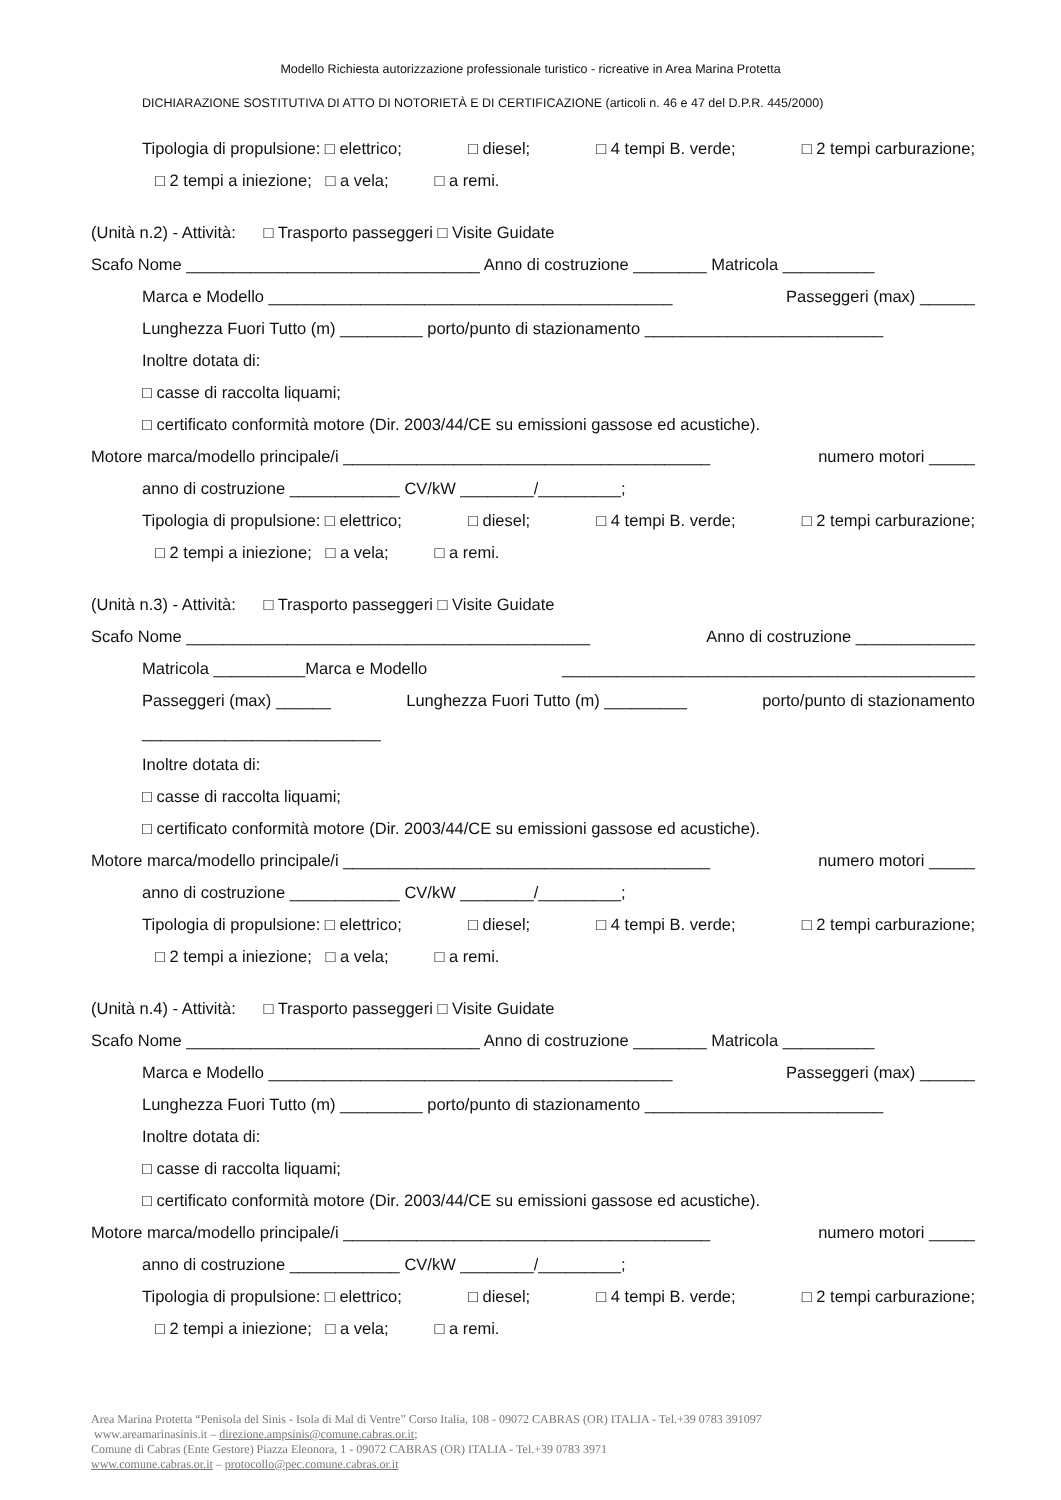Modello Richiesta autorizzazione professionale turistico - ricreative in Area Marina Protetta
DICHIARAZIONE SOSTITUTIVA DI ATTO DI NOTORIETÀ E DI CERTIFICAZIONE (articoli n. 46 e 47 del D.P.R. 445/2000)
Tipologia di propulsione: □ elettrico; □ diesel; □ 4 tempi B. verde; □ 2 tempi carburazione;
□ 2 tempi a iniezione; □ a vela; □ a remi.
(Unità n.2) - Attività: □ Trasporto passeggeri □ Visite Guidate
Scafo Nome ________________________________ Anno di costruzione ________ Matricola __________
Marca e Modello ____________________________________________ Passeggeri (max) ______
Lunghezza Fuori Tutto (m) _________ porto/punto di stazionamento __________________________
Inoltre dotata di:
□ casse di raccolta liquami;
□ certificato conformità motore (Dir. 2003/44/CE su emissioni gassose ed acustiche).
Motore marca/modello principale/i ________________________________________ numero motori _____
anno di costruzione ____________ CV/kW ________/_________;
Tipologia di propulsione: □ elettrico; □ diesel; □ 4 tempi B. verde; □ 2 tempi carburazione;
□ 2 tempi a iniezione; □ a vela; □ a remi.
(Unità n.3) - Attività: □ Trasporto passeggeri □ Visite Guidate
Scafo Nome ____________________________________________ Anno di costruzione _____________
Matricola __________Marca e Modello _____________________________________________
Passeggeri (max) ______ Lunghezza Fuori Tutto (m) _________ porto/punto di stazionamento
__________________________
Inoltre dotata di:
□ casse di raccolta liquami;
□ certificato conformità motore (Dir. 2003/44/CE su emissioni gassose ed acustiche).
Motore marca/modello principale/i ________________________________________ numero motori _____
anno di costruzione ____________ CV/kW ________/_________;
Tipologia di propulsione: □ elettrico; □ diesel; □ 4 tempi B. verde; □ 2 tempi carburazione;
□ 2 tempi a iniezione; □ a vela; □ a remi.
(Unità n.4) - Attività: □ Trasporto passeggeri □ Visite Guidate
Scafo Nome ________________________________ Anno di costruzione ________ Matricola __________
Marca e Modello ____________________________________________ Passeggeri (max) ______
Lunghezza Fuori Tutto (m) _________ porto/punto di stazionamento __________________________
Inoltre dotata di:
□ casse di raccolta liquami;
□ certificato conformità motore (Dir. 2003/44/CE su emissioni gassose ed acustiche).
Motore marca/modello principale/i ________________________________________ numero motori _____
anno di costruzione ____________ CV/kW ________/_________;
Tipologia di propulsione: □ elettrico; □ diesel; □ 4 tempi B. verde; □ 2 tempi carburazione;
□ 2 tempi a iniezione; □ a vela; □ a remi.
Area Marina Protetta “Penisola del Sinis - Isola di Mal di Ventre” Corso Italia, 108 - 09072 CABRAS (OR) ITALIA - Tel.+39 0783 391097
www.areamarinasinis.it – direzione.ampsinis@comune.cabras.or.it;
Comune di Cabras (Ente Gestore) Piazza Eleonora, 1 - 09072 CABRAS (OR) ITALIA - Tel.+39 0783 3971
www.comune.cabras.or.it – protocollo@pec.comune.cabras.or.it